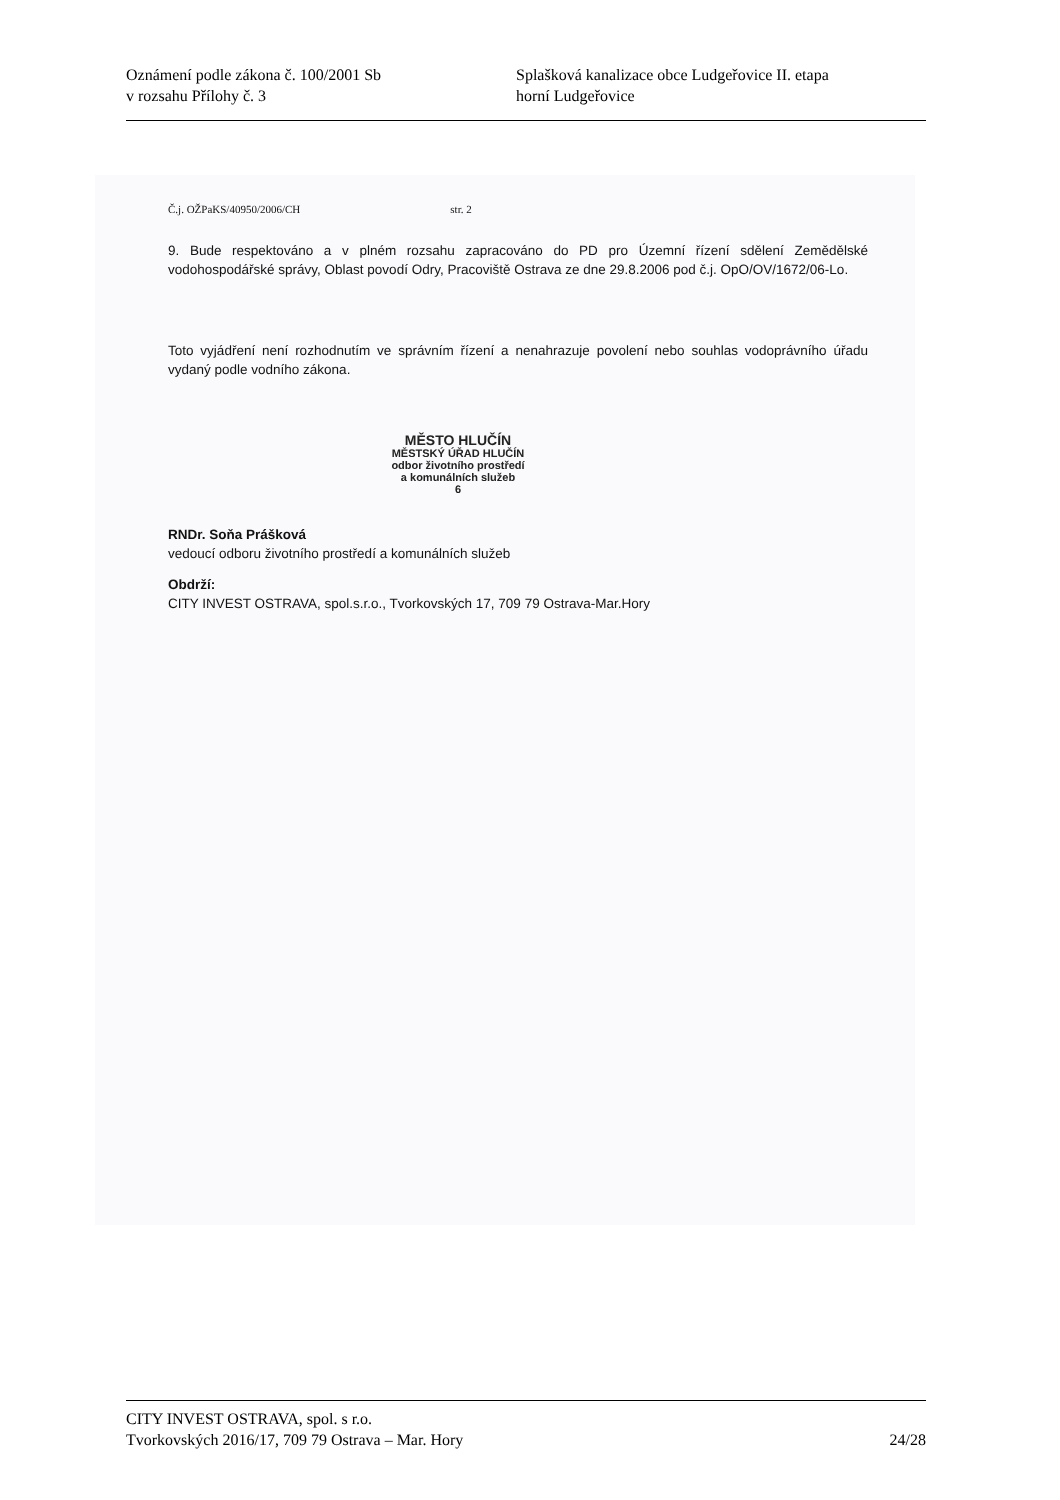Oznámení podle zákona č. 100/2001 Sb
v rozsahu Přílohy č. 3
Splašková kanalizace obce Ludgeřovice II. etapa
horní Ludgeřovice
Č.j. OŽPaKS/40950/2006/CH str. 2
9. Bude respektováno a v plném rozsahu zapracováno do PD pro Územní řízení sdělení Zemědělské vodohospodářské správy, Oblast povodí Odry, Pracoviště Ostrava ze dne 29.8.2006 pod č.j. OpO/OV/1672/06-Lo.
Toto vyjádření není rozhodnutím ve správním řízení a nenahrazuje povolení nebo souhlas vodoprávního úřadu vydaný podle vodního zákona.
MĚSTO HLUČÍN
MĚSTSKÝ ÚŘAD HLUČÍN
odbor životního prostředí
a komunálních služeb
6
RNDr. Soňa Prášková
vedoucí odboru životního prostředí a komunálních služeb
Obdrží:
CITY INVEST OSTRAVA, spol.s.r.o., Tvorkovských 17, 709 79 Ostrava-Mar.Hory
CITY INVEST OSTRAVA, spol. s r.o.
Tvorkovských 2016/17, 709 79 Ostrava – Mar. Hory 24/28